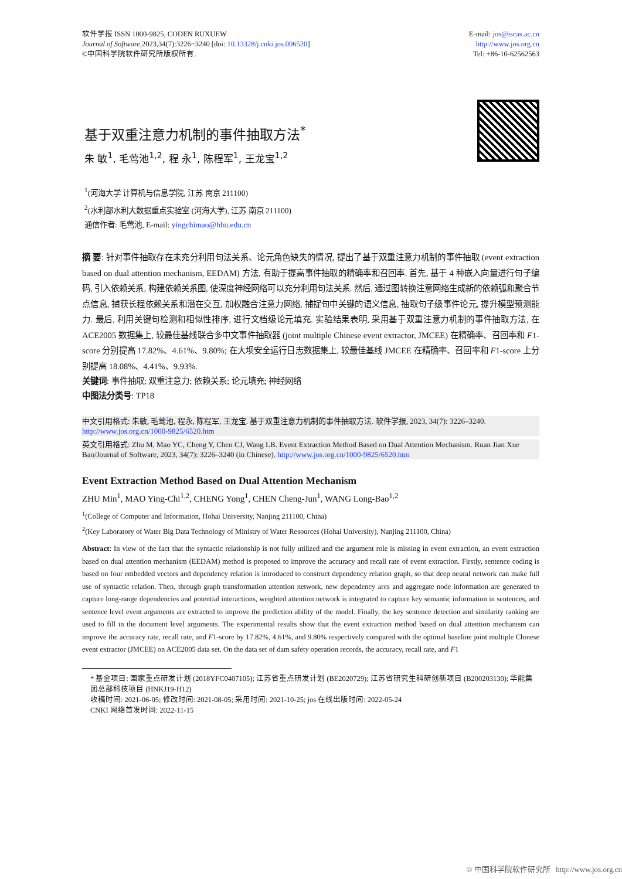软件学报 ISSN 1000-9825, CODEN RUXUEW
Journal of Software,2023,34(7):3226−3240 [doi: 10.13328/j.cnki.jos.006520]
©中国科学院软件研究所版权所有.
E-mail: jos@iscas.ac.cn
http://www.jos.org.cn
Tel: +86-10-62562563
基于双重注意力机制的事件抽取方法<sup>*</sup>
朱 敏<sup>1</sup>, 毛莺池<sup>1,2</sup>, 程 永<sup>1</sup>, 陈程军<sup>1</sup>, 王龙宝<sup>1,2</sup>
<sup>1</sup> (河海大学 计算机与信息学院, 江苏 南京 211100)
<sup>2</sup> (水利部水利大数据重点实验室 (河海大学), 江苏 南京 211100)
通信作者: 毛莺池, E-mail: yingchimao@hhu.edu.cn
摘 要: 针对事件抽取存在未充分利用句法关系、论元角色缺失的情况, 提出了基于双重注意力机制的事件抽取 (event extraction based on dual attention mechanism, EEDAM) 方法, 有助于提高事件抽取的精确率和召回率. 首先, 基于 4 种嵌入向量进行句子编码, 引入依赖关系, 构建依赖关系图, 使深度神经网络可以充分利用句法关系. 然后, 通过图转换注意网络生成新的依赖弧和聚合节点信息, 捕获长程依赖关系和潜在交互, 加权融合注意力网络, 捕捉句中关键的语义信息, 抽取句子级事件论元, 提升模型预测能力. 最后, 利用关键句检测和相似性排序, 进行文档级论元填充. 实验结果表明, 采用基于双重注意力机制的事件抽取方法, 在 ACE2005 数据集上, 较最佳基线联合多中文事件抽取器 (joint multiple Chinese event extractor, JMCEE) 在精确率、召回率和 F1-score 分别提高 17.82%、4.61%、9.80%; 在大坝安全运行日志数据集上, 较最佳基线 JMCEE 在精确率、召回率和 F1-score 上分别提高 18.08%、4.41%、9.93%.
关键词: 事件抽取; 双重注意力; 依赖关系; 论元填充; 神经网络
中图法分类号: TP18
中文引用格式: 朱敏, 毛莺池, 程永, 陈程军, 王龙宝. 基于双重注意力机制的事件抽取方法. 软件学报, 2023, 34(7): 3226–3240. http://www.jos.org.cn/1000-9825/6520.htm
英文引用格式: Zhu M, Mao YC, Cheng Y, Chen CJ, Wang LB. Event Extraction Method Based on Dual Attention Mechanism. Ruan Jian Xue Bao/Journal of Software, 2023, 34(7): 3226–3240 (in Chinese). http://www.jos.org.cn/1000-9825/6520.htm
Event Extraction Method Based on Dual Attention Mechanism
ZHU Min<sup>1</sup>, MAO Ying-Chi<sup>1,2</sup>, CHENG Yong<sup>1</sup>, CHEN Cheng-Jun<sup>1</sup>, WANG Long-Bao<sup>1,2</sup>
<sup>1</sup> (College of Computer and Information, Hohai University, Nanjing 211100, China)
<sup>2</sup> (Key Laboratory of Water Big Data Technology of Ministry of Water Resources (Hohai University), Nanjing 211100, China)
Abstract: In view of the fact that the syntactic relationship is not fully utilized and the argument role is missing in event extraction, an event extraction based on dual attention mechanism (EEDAM) method is proposed to improve the accuracy and recall rate of event extraction. Firstly, sentence coding is based on four embedded vectors and dependency relation is introduced to construct dependency relation graph, so that deep neural network can make full use of syntactic relation. Then, through graph transformation attention network, new dependency arcs and aggregate node information are generated to capture long-range dependencies and potential interactions, weighted attention network is integrated to capture key semantic information in sentences, and sentence level event arguments are extracted to improve the prediction ability of the model. Finally, the key sentence detection and similarity ranking are used to fill in the document level arguments. The experimental results show that the event extraction method based on dual attention mechanism can improve the accuracy rate, recall rate, and F1-score by 17.82%, 4.61%, and 9.80% respectively compared with the optimal baseline joint multiple Chinese event extractor (JMCEE) on ACE2005 data set. On the data set of dam safety operation records, the accuracy, recall rate, and F1
* 基金项目: 国家重点研发计划 (2018YFC0407105); 江苏省重点研发计划 (BE2020729); 江苏省研究生科研创新项目 (B200203130); 华能集团总部科技项目 (HNKJ19-H12)
收稿时间: 2021-06-05; 修改时间: 2021-08-05; 采用时间: 2021-10-25; jos 在线出版时间: 2022-05-24
CNKI 网络首发时间: 2022-11-15
© 中国科学院软件研究所 http://www.jos.org.cn